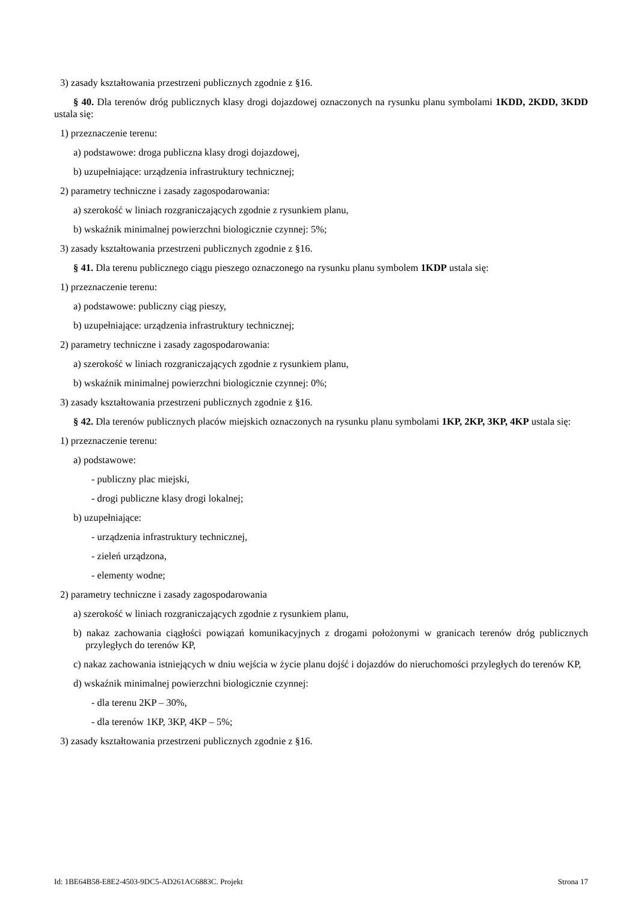3) zasady kształtowania przestrzeni publicznych zgodnie z §16.
§ 40. Dla terenów dróg publicznych klasy drogi dojazdowej oznaczonych na rysunku planu symbolami 1KDD, 2KDD, 3KDD ustala się:
1) przeznaczenie terenu:
a) podstawowe: droga publiczna klasy drogi dojazdowej,
b) uzupełniające: urządzenia infrastruktury technicznej;
2) parametry techniczne i zasady zagospodarowania:
a) szerokość w liniach rozgraniczających zgodnie z rysunkiem planu,
b) wskaźnik minimalnej powierzchni biologicznie czynnej: 5%;
3) zasady kształtowania przestrzeni publicznych zgodnie z §16.
§ 41. Dla terenu publicznego ciągu pieszego oznaczonego na rysunku planu symbolem 1KDP ustala się:
1) przeznaczenie terenu:
a) podstawowe: publiczny ciąg pieszy,
b) uzupełniające: urządzenia infrastruktury technicznej;
2) parametry techniczne i zasady zagospodarowania:
a) szerokość w liniach rozgraniczających zgodnie z rysunkiem planu,
b) wskaźnik minimalnej powierzchni biologicznie czynnej: 0%;
3) zasady kształtowania przestrzeni publicznych zgodnie z §16.
§ 42. Dla terenów publicznych placów miejskich oznaczonych na rysunku planu symbolami 1KP, 2KP, 3KP, 4KP ustala się:
1) przeznaczenie terenu:
a) podstawowe:
- publiczny plac miejski,
- drogi publiczne klasy drogi lokalnej;
b) uzupełniające:
- urządzenia infrastruktury technicznej,
- zieleń urządzona,
- elementy wodne;
2) parametry techniczne i zasady zagospodarowania
a) szerokość w liniach rozgraniczających zgodnie z rysunkiem planu,
b) nakaz zachowania ciągłości powiązań komunikacyjnych z drogami położonymi w granicach terenów dróg publicznych przyległych do terenów KP,
c) nakaz zachowania istniejących w dniu wejścia w życie planu dojść i dojazdów do nieruchomości przyległych do terenów KP,
d) wskaźnik minimalnej powierzchni biologicznie czynnej:
- dla terenu 2KP – 30%,
- dla terenów 1KP, 3KP, 4KP – 5%;
3) zasady kształtowania przestrzeni publicznych zgodnie z §16.
Id: 1BE64B58-E8E2-4503-9DC5-AD261AC6883C. Projekt Strona 17